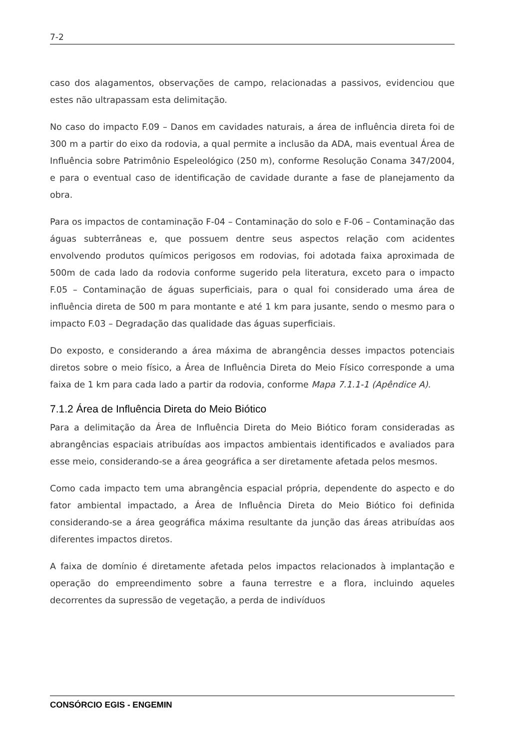7-2
caso dos alagamentos, observações de campo, relacionadas a passivos, evidenciou que estes não ultrapassam esta delimitação.
No caso do impacto F.09 – Danos em cavidades naturais, a área de influência direta foi de 300 m a partir do eixo da rodovia, a qual permite a inclusão da ADA, mais eventual Área de Influência sobre Patrimônio Espeleológico (250 m), conforme Resolução Conama 347/2004, e para o eventual caso de identificação de cavidade durante a fase de planejamento da obra.
Para os impactos de contaminação F-04 – Contaminação do solo e F-06 – Contaminação das águas subterrâneas e, que possuem dentre seus aspectos relação com acidentes envolvendo produtos químicos perigosos em rodovias, foi adotada faixa aproximada de 500m de cada lado da rodovia conforme sugerido pela literatura, exceto para o impacto F.05 – Contaminação de águas superficiais, para o qual foi considerado uma área de influência direta de 500 m para montante e até 1 km para jusante, sendo o mesmo para o impacto F.03 – Degradação das qualidade das águas superficiais.
Do exposto, e considerando a área máxima de abrangência desses impactos potenciais diretos sobre o meio físico, a Área de Influência Direta do Meio Físico corresponde a uma faixa de 1 km para cada lado a partir da rodovia, conforme Mapa 7.1.1-1 (Apêndice A).
7.1.2 Área de Influência Direta do Meio Biótico
Para a delimitação da Área de Influência Direta do Meio Biótico foram consideradas as abrangências espaciais atribuídas aos impactos ambientais identificados e avaliados para esse meio, considerando-se a área geográfica a ser diretamente afetada pelos mesmos.
Como cada impacto tem uma abrangência espacial própria, dependente do aspecto e do fator ambiental impactado, a Área de Influência Direta do Meio Biótico foi definida considerando-se a área geográfica máxima resultante da junção das áreas atribuídas aos diferentes impactos diretos.
A faixa de domínio é diretamente afetada pelos impactos relacionados à implantação e operação do empreendimento sobre a fauna terrestre e a flora, incluindo aqueles decorrentes da supressão de vegetação, a perda de indivíduos
CONSÓRCIO EGIS - ENGEMIN